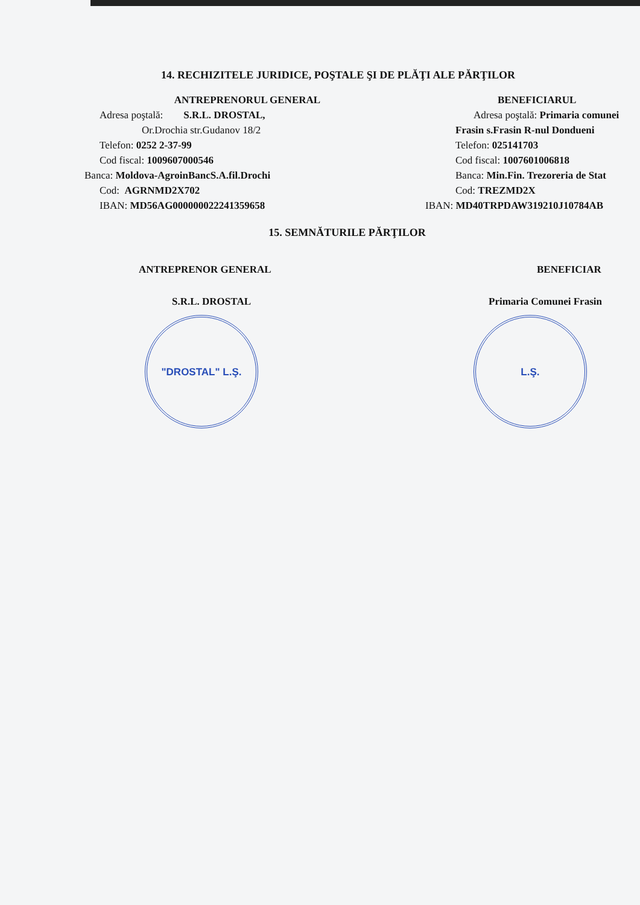14. RECHIZITELE JURIDICE, POŞTALE ŞI DE PLĂŢI ALE PĂRŢILOR
ANTREPRENORUL GENERAL
Adresa poştală: S.R.L. DROSTAL,
Or.Drochia str.Gudanov 18/2
Telefon: 0252 2-37-99
Cod fiscal: 1009607000546
Banca: Moldova-AgroinBancS.A.fil.Drochi
Cod: AGRNMD2X702
IBAN: MD56AG000000022241359658
BENEFICIARUL
Adresa poştală: Primaria comunei
Frasin s.Frasin R-nul Dondueni
Telefon: 025141703
Cod fiscal: 1007601006818
Banca: Min.Fin. Trezoreria de Stat
Cod: TREZMD2X
IBAN: MD40TRPDAW319210J10784AB
15. SEMNĂTURILE PĂRŢILOR
ANTREPRENOR GENERAL
S.R.L. DROSTAL
"DROSTAL" L.Ş.
BENEFICIAR
Primaria Comunei Frasin
L.Ş.